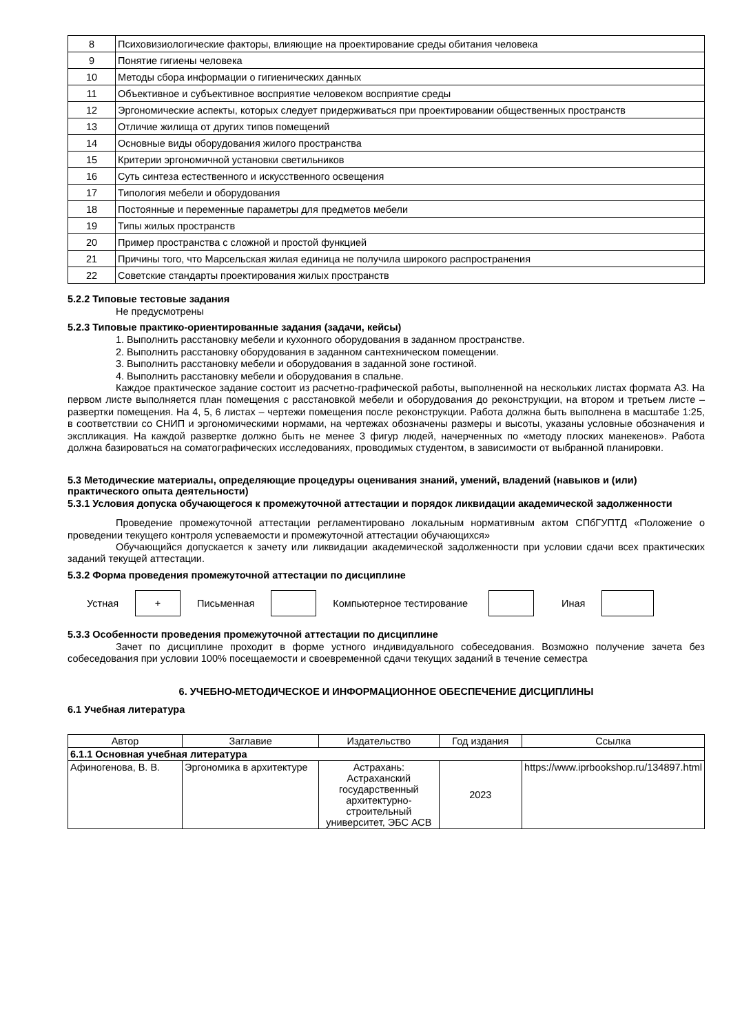| 8 | Психовизиологические факторы, влияющие на проектирование среды обитания человека |
| 9 | Понятие гигиены человека |
| 10 | Методы сбора информации о гигиенических данных |
| 11 | Объективное и субъективное восприятие человеком восприятие среды |
| 12 | Эргономические аспекты, которых следует придерживаться при проектировании общественных пространств |
| 13 | Отличие жилища от других типов помещений |
| 14 | Основные виды оборудования жилого пространства |
| 15 | Критерии эргономичной установки светильников |
| 16 | Суть синтеза естественного и искусственного освещения |
| 17 | Типология мебели и оборудования |
| 18 | Постоянные и переменные параметры для предметов мебели |
| 19 | Типы жилых пространств |
| 20 | Пример пространства с сложной и простой функцией |
| 21 | Причины того, что Марсельская жилая единица не получила широкого распространения |
| 22 | Советские стандарты проектирования жилых пространств |
5.2.2 Типовые тестовые задания
Не предусмотрены
5.2.3 Типовые практико-ориентированные задания (задачи, кейсы)
1. Выполнить расстановку мебели и кухонного оборудования в заданном пространстве.
2. Выполнить расстановку оборудования в заданном сантехническом помещении.
3. Выполнить расстановку мебели и оборудования в заданной зоне гостиной.
4. Выполнить расстановку мебели и оборудования в спальне.
Каждое практическое задание состоит из расчетно-графической работы, выполненной на нескольких листах формата А3. На первом листе выполняется план помещения с расстановкой мебели и оборудования до реконструкции, на втором и третьем листе – развертки помещения. На 4, 5, 6 листах – чертежи помещения после реконструкции. Работа должна быть выполнена в масштабе 1:25, в соответствии со СНИП и эргономическими нормами, на чертежах обозначены размеры и высоты, указаны условные обозначения и экспликация. На каждой развертке должно быть не менее 3 фигур людей, начерченных по «методу плоских манекенов». Работа должна базироваться на соматографических исследованиях, проводимых студентом, в зависимости от выбранной планировки.
5.3 Методические материалы, определяющие процедуры оценивания знаний, умений, владений (навыков и (или) практического опыта деятельности)
5.3.1 Условия допуска обучающегося к промежуточной аттестации и порядок ликвидации академической задолженности
Проведение промежуточной аттестации регламентировано локальным нормативным актом СПбГУПТД «Положение о проведении текущего контроля успеваемости и промежуточной аттестации обучающихся»
Обучающийся допускается к зачету или ликвидации академической задолженности при условии сдачи всех практических заданий текущей аттестации.
5.3.2 Форма проведения промежуточной аттестации по дисциплине
Устная + Письменная Компьютерное тестирование Иная
5.3.3 Особенности проведения промежуточной аттестации по дисциплине
Зачет по дисциплине проходит в форме устного индивидуального собеседования. Возможно получение зачета без собеседования при условии 100% посещаемости и своевременной сдачи текущих заданий в течение семестра
6. УЧЕБНО-МЕТОДИЧЕСКОЕ И ИНФОРМАЦИОННОЕ ОБЕСПЕЧЕНИЕ ДИСЦИПЛИНЫ
6.1 Учебная литература
| Автор | Заглавие | Издательство | Год издания | Ссылка |
| --- | --- | --- | --- | --- |
| 6.1.1 Основная учебная литература | | | | |
| Афиногенова, В. В. | Эргономика в архитектуре | Астрахань: Астраханский государственный архитектурно-строительный университет, ЭБС АСВ | 2023 | https://www.iprbookshop.ru/134897.html |